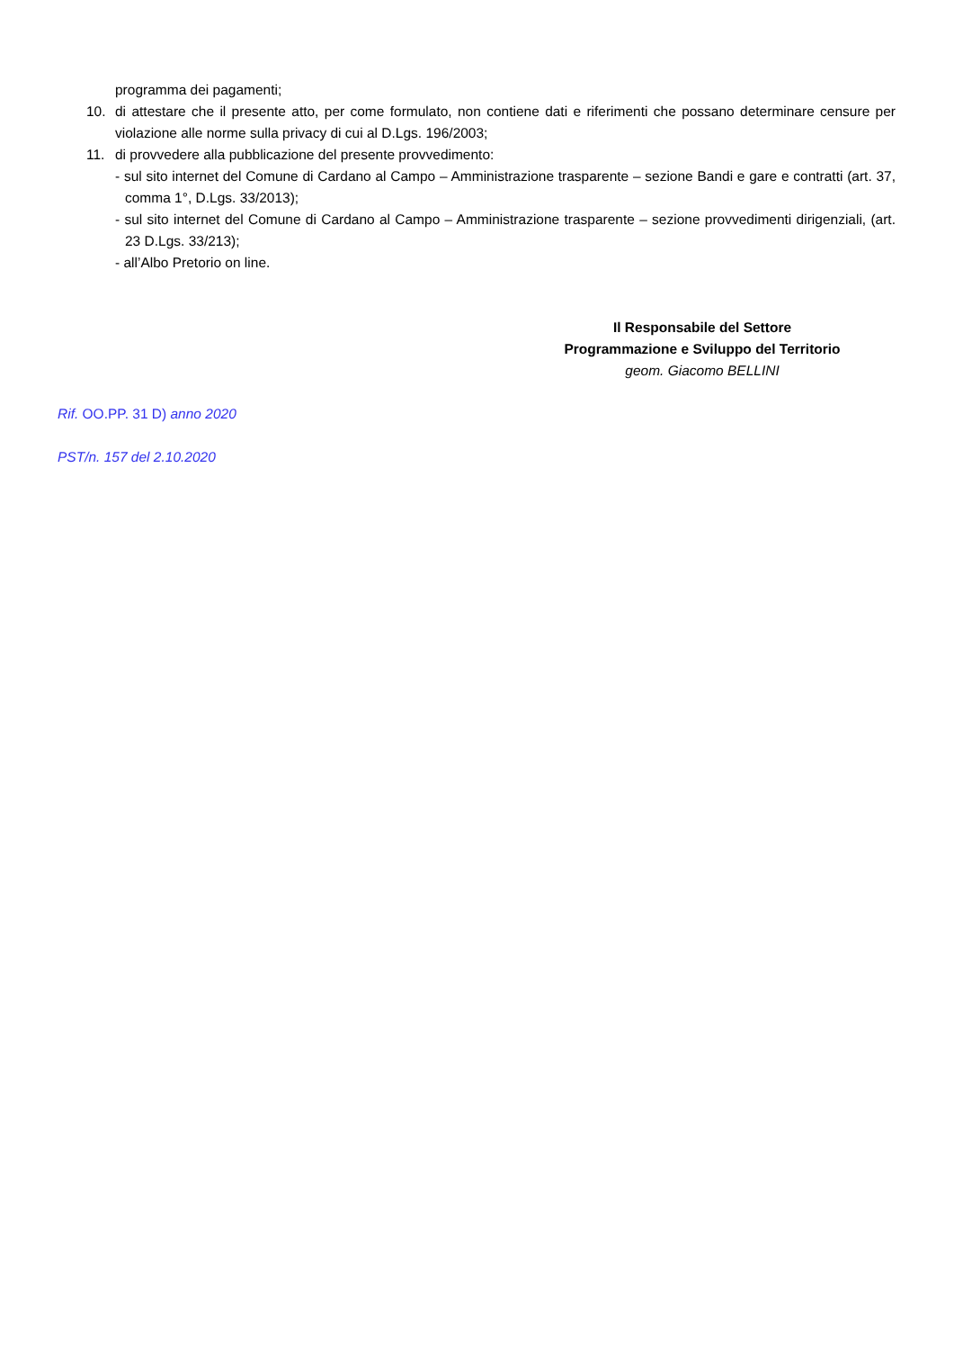programma dei pagamenti;
10. di attestare che il presente atto, per come formulato, non contiene dati e riferimenti che possano determinare censure per violazione alle norme sulla privacy di cui al D.Lgs. 196/2003;
11. di provvedere alla pubblicazione del presente provvedimento:
- sul sito internet del Comune di Cardano al Campo – Amministrazione trasparente – sezione Bandi e gare e contratti (art. 37, comma 1°, D.Lgs. 33/2013);
- sul sito internet del Comune di Cardano al Campo – Amministrazione trasparente – sezione provvedimenti dirigenziali, (art. 23 D.Lgs. 33/213);
- all’Albo Pretorio on line.
Il Responsabile del Settore
Programmazione e Sviluppo del Territorio
geom. Giacomo BELLINI
Rif. OO.PP. 31 D) anno 2020
PST/n. 157 del 2.10.2020